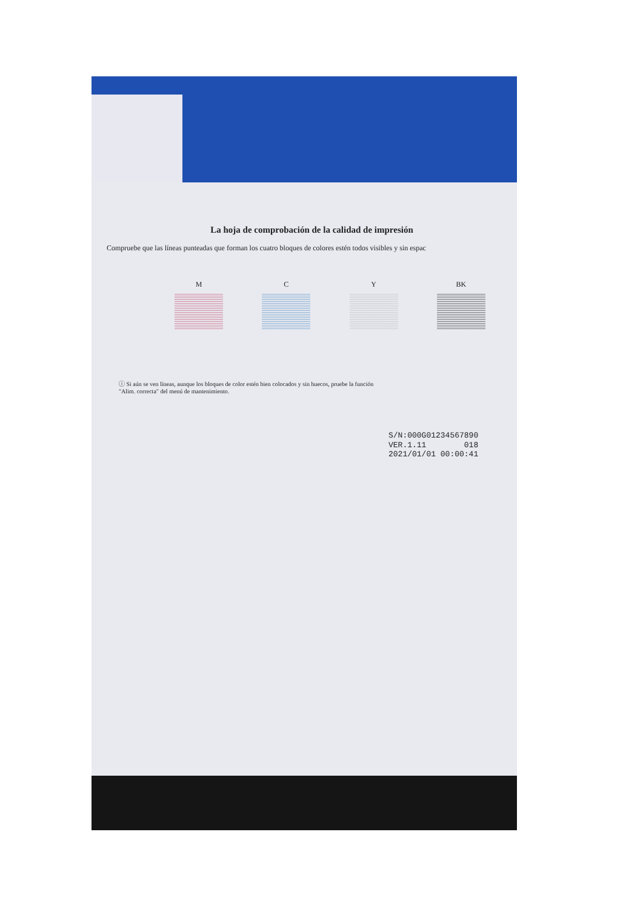La hoja de comprobación de la calidad de impresión
Compruebe que las líneas punteadas que forman los cuatro bloques de colores estén todos visibles y sin espac
M C Y BK
ⓘ Si aún se ven líneas, aunque los bloques de color estén bien colocados y sin huecos, pruebe la función
"Alim. correcta" del menú de mantenimiento.
S/N:000G01234567890
VER.1.11 018
2021/01/01 00:00:41